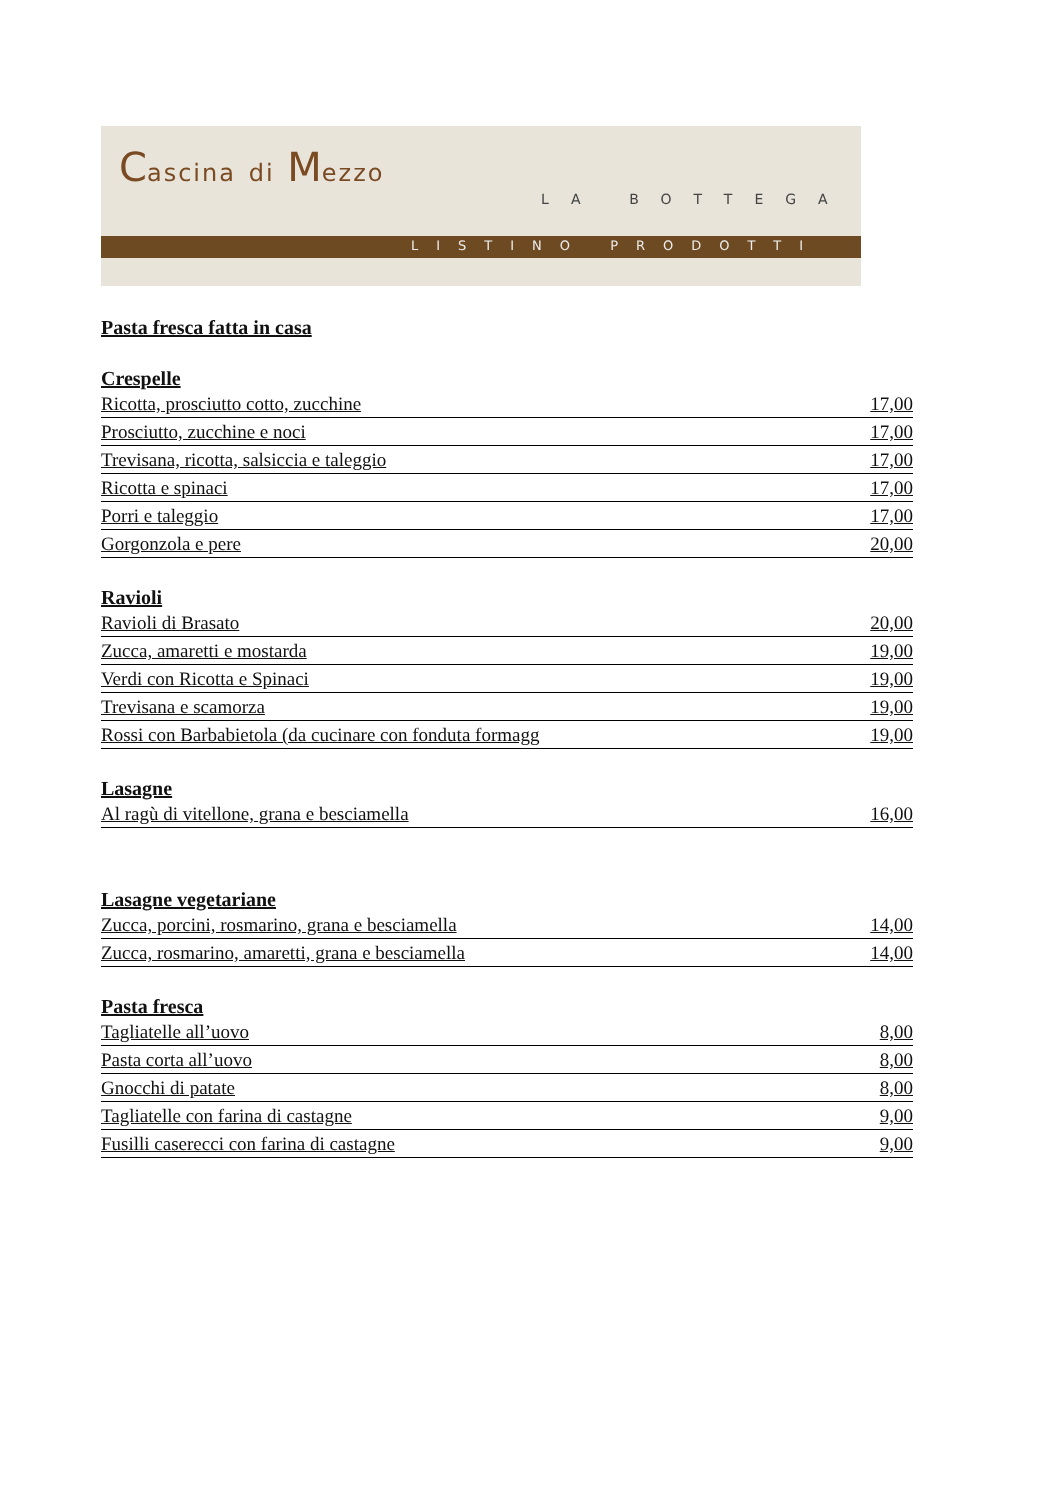Cascina di Mezzo
LA BOTTEGA
LISTINO PRODOTTI
Pasta fresca fatta in casa
Crespelle
| Ricotta, prosciutto cotto, zucchine | 17,00 |
| Prosciutto, zucchine e noci | 17,00 |
| Trevisana, ricotta, salsiccia e taleggio | 17,00 |
| Ricotta e spinaci | 17,00 |
| Porri e taleggio | 17,00 |
| Gorgonzola e pere | 20,00 |
Ravioli
| Ravioli di Brasato | 20,00 |
| Zucca, amaretti e mostarda | 19,00 |
| Verdi con Ricotta e Spinaci | 19,00 |
| Trevisana e scamorza | 19,00 |
| Rossi con Barbabietola (da cucinare con fonduta formagg | 19,00 |
Lasagne
| Al ragù di vitellone, grana e besciamella | 16,00 |
Lasagne vegetariane
| Zucca, porcini, rosmarino, grana e besciamella | 14,00 |
| Zucca, rosmarino, amaretti, grana e besciamella | 14,00 |
Pasta fresca
| Tagliatelle all’uovo | 8,00 |
| Pasta corta all’uovo | 8,00 |
| Gnocchi di patate | 8,00 |
| Tagliatelle con farina di castagne | 9,00 |
| Fusilli caserecci con farina di castagne | 9,00 |